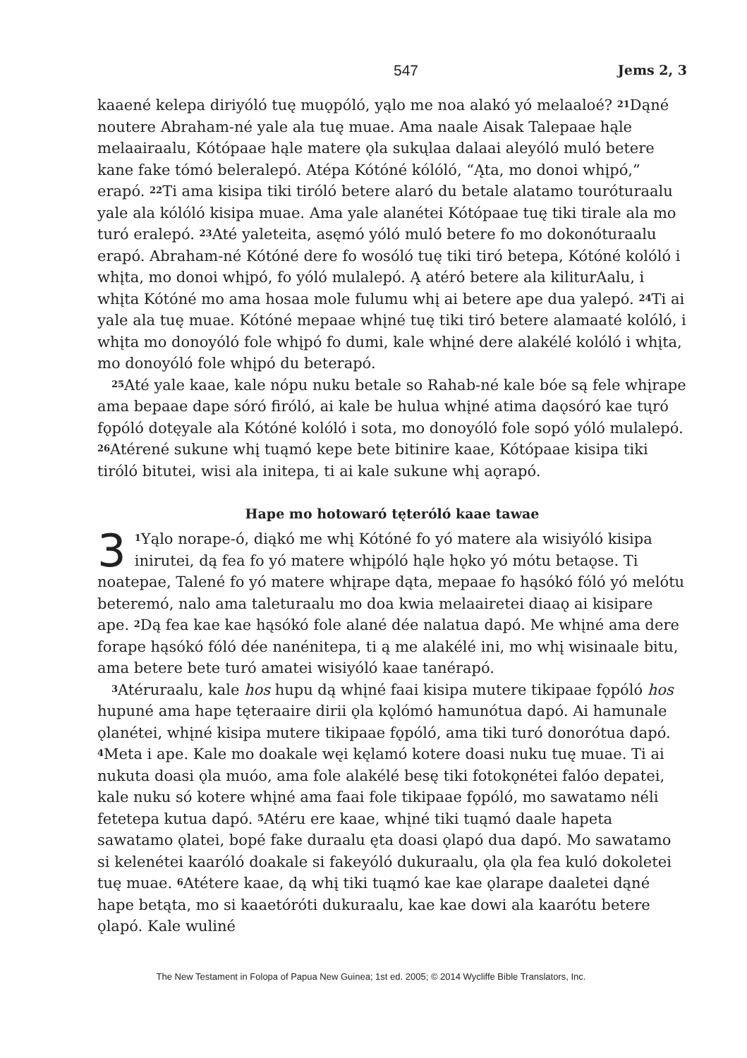547 Jems 2, 3
kaaené kelepa diriyóló tuę muǫpóló, yąlo me noa alakó yó melaaloé? <sup>21</sup>Dąné noutere Abraham-né yale ala tuę muae. Ama naale Aisak Talepaae hąle melaairaalu, Kótópaae hąle matere ǫla sukųlaa dalaai aleyóló muló betere kane fake tómó beleralepó. Atépa Kótóné kólóló, “Ąta, mo donoi whįpó,” erapó. <sup>22</sup>Ti ama kisipa tiki tiróló betere alaró du betale alatamo touróturaalu yale ala kólóló kisipa muae. Ama yale alanétei Kótópaae tuę tiki tirale ala mo turó eralepó. <sup>23</sup>Até yaleteita, asęmó yóló muló betere fo mo dokonóturaalu erapó. Abraham-né Kótóné dere fo wosóló tuę tiki tiró betepa, Kótóné kolóló i whįta, mo donoi whįpó, fo yóló mulalepó. Ą atéró betere ala kiliturAalu, i whįta Kótóné mo ama hosaa mole fulumu whį ai betere ape dua yalepó. <sup>24</sup>Ti ai yale ala tuę muae. Kótóné mepaae whįné tuę tiki tiró betere alamaaté kolóló, i whįta mo donoyóló fole whįpó fo dumi, kale whįné dere alakélé kolóló i whįta, mo donoyóló fole whįpó du beterapó.
<sup>25</sup> Até yale kaae, kale nópu nuku betale so Rahab-né kale bóe są fele whįrape ama bepaae dape sóró firóló, ai kale be hulua whįné atima daǫsóró kae tųró fǫpóló dotęyale ala Kótóné kolóló i sota, mo donoyóló fole sopó yóló mulalepó. <sup>26</sup>Atérené sukune whį tuąmó kepe bete bitinire kaae, Kótópaae kisipa tiki tiróló bitutei, wisi ala initepa, ti ai kale sukune whį aǫrapó.
Hape mo hotowaró tęteróló kaae tawae
3<sup>1</sup>Yąlo norape-ó, diąkó me whį Kótóné fo yó matere ala wisiyóló kisipa inirutei, dą fea fo yó matere whįpóló hąle hǫko yó mótu betaǫse. Ti noatepae, Talené fo yó matere whįrape dąta, mepaae fo hąsókó fóló yó melótu beteremó, nalo ama taleturaalu mo doa kwia melaairetei diaaǫ ai kisipare ape. <sup>2</sup>Dą fea kae kae hąsókó fole alané dée nalatua dapó. Me whįné ama dere forape hąsókó fóló dée nanénitepa, ti ą me alakélé ini, mo whį wisinaale bitu, ama betere bete turó amatei wisiyóló kaae tanérapó.
<sup>3</sup> Atéruraalu, kale hos hupu dą whįné faai kisipa mutere tikipaae fǫpóló hos hupuné ama hape tęteraaire dirii ǫla kǫlómó hamunótua dapó. Ai hamunale ǫlanétei, whįné kisipa mutere tikipaae fǫpóló, ama tiki turó donorótua dapó. <sup>4</sup>Meta i ape. Kale mo doakale węi kęlamó kotere doasi nuku tuę muae. Ti ai nukuta doasi ǫla muóo, ama fole alakélé besę tiki fotokǫnétei falóo depatei, kale nuku só kotere whįné ama faai fole tikipaae fǫpóló, mo sawatamo néli fetetepa kutua dapó. <sup>5</sup>Atéru ere kaae, whįné tiki tuąmó daale hapeta sawatamo ǫlatei, bopé fake duraalu ęta doasi ǫlapó dua dapó. Mo sawatamo si kelenétei kaaróló doakale si fakeyóló dukuraalu, ǫla ǫla fea kuló dokoletei tuę muae. <sup>6</sup>Atétere kaae, dą whį tiki tuąmó kae kae ǫlarape daaletei dąné hape betąta, mo si kaaetóróti dukuraalu, kae kae dowi ala kaarótu betere ǫlapó. Kale wuliné
The New Testament in Folopa of Papua New Guinea; 1st ed. 2005; © 2014 Wycliffe Bible Translators, Inc.